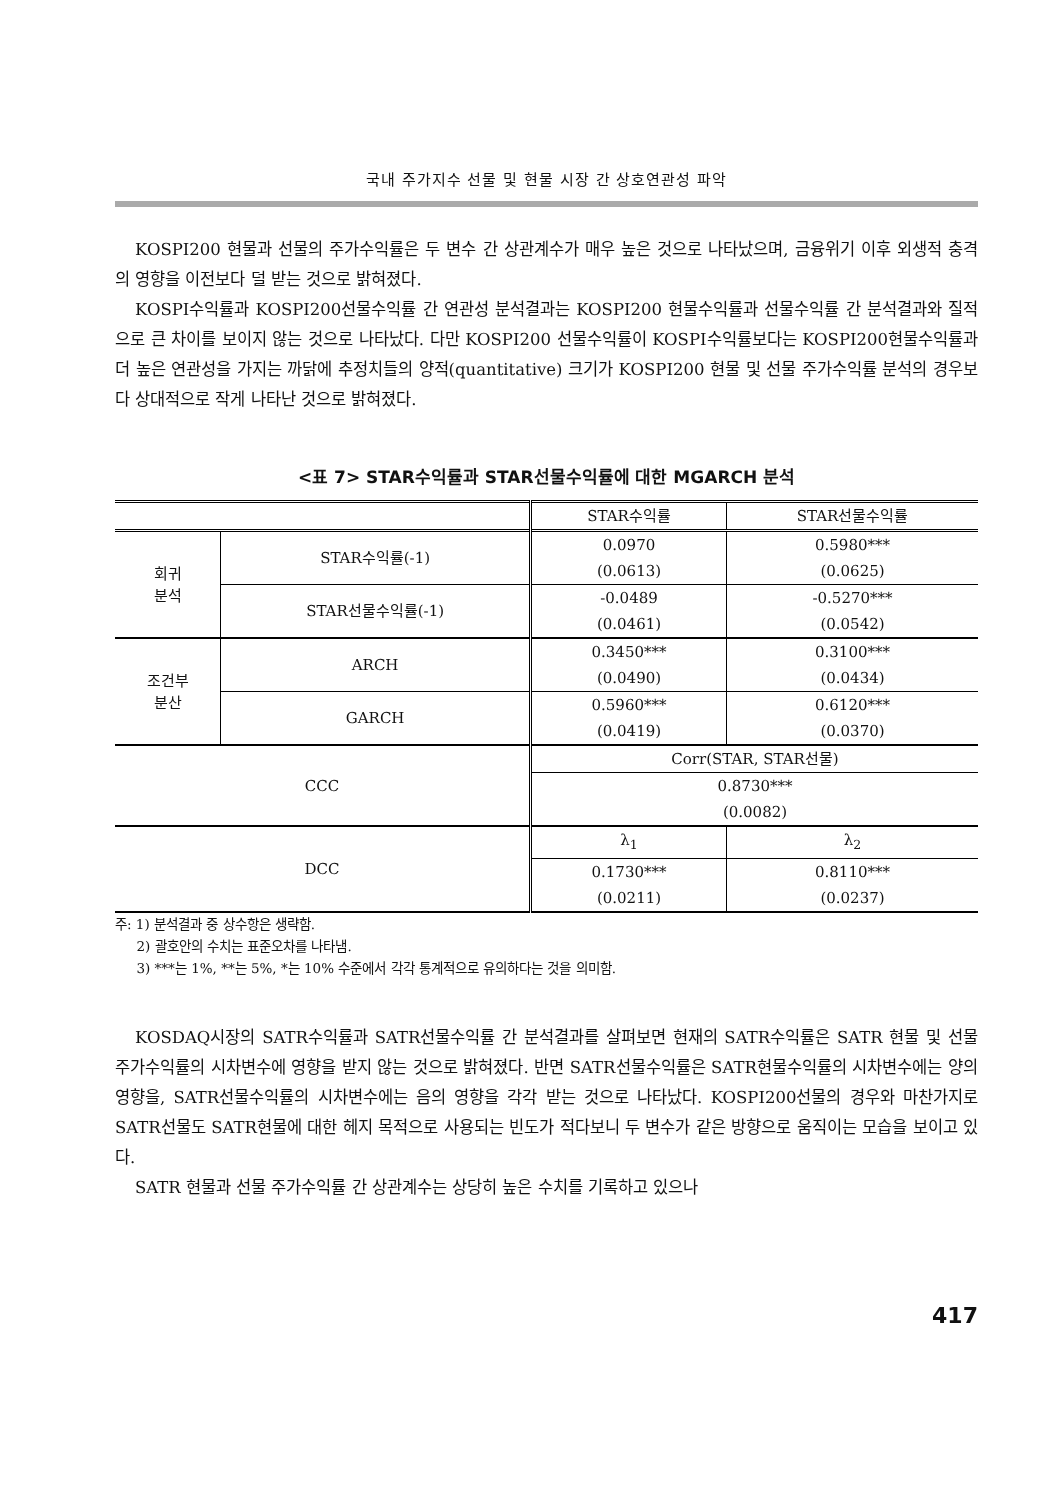국내 주가지수 선물 및 현물 시장 간 상호연관성 파악
KOSPI200 현물과 선물의 주가수익률은 두 변수 간 상관계수가 매우 높은 것으로 나타났으며, 금융위기 이후 외생적 충격의 영향을 이전보다 덜 받는 것으로 밝혀졌다.
KOSPI수익률과 KOSPI200선물수익률 간 연관성 분석결과는 KOSPI200 현물수익률과 선물수익률 간 분석결과와 질적으로 큰 차이를 보이지 않는 것으로 나타났다. 다만 KOSPI200 선물수익률이 KOSPI수익률보다는 KOSPI200현물수익률과 더 높은 연관성을 가지는 까닭에 추정치들의 양적(quantitative) 크기가 KOSPI200 현물 및 선물 주가수익률 분석의 경우보다 상대적으로 작게 나타난 것으로 밝혀졌다.
<표 7> STAR수익률과 STAR선물수익률에 대한 MGARCH 분석
| | | STAR수익률 | STAR선물수익률 |
| 회귀 분석 | STAR수익률(-1) | 0.0970 | 0.5980*** |
| | | (0.0613) | (0.0625) |
| | STAR선물수익률(-1) | -0.0489 | -0.5270*** |
| | | (0.0461) | (0.0542) |
| 조건부 분산 | ARCH | 0.3450*** | 0.3100*** |
| | | (0.0490) | (0.0434) |
| | GARCH | 0.5960*** | 0.6120*** |
| | | (0.0419) | (0.0370) |
| CCC | | Corr(STAR, STAR선물) | |
| | | 0.8730*** | |
| | | (0.0082) | |
| DCC | | λ<sub>1</sub> | λ<sub>2</sub> |
| | | 0.1730*** | 0.8110*** |
| | | (0.0211) | (0.0237) |
주: 1) 분석결과 중 상수항은 생략함.
2) 괄호안의 수치는 표준오차를 나타냄.
3) ***는 1%, **는 5%, *는 10% 수준에서 각각 통계적으로 유의하다는 것을 의미함.
KOSDAQ시장의 SATR수익률과 SATR선물수익률 간 분석결과를 살펴보면 현재의 SATR수익률은 SATR 현물 및 선물 주가수익률의 시차변수에 영향을 받지 않는 것으로 밝혀졌다. 반면 SATR선물수익률은 SATR현물수익률의 시차변수에는 양의 영향을, SATR선물수익률의 시차변수에는 음의 영향을 각각 받는 것으로 나타났다. KOSPI200선물의 경우와 마찬가지로 SATR선물도 SATR현물에 대한 헤지 목적으로 사용되는 빈도가 적다보니 두 변수가 같은 방향으로 움직이는 모습을 보이고 있다.
SATR 현물과 선물 주가수익률 간 상관계수는 상당히 높은 수치를 기록하고 있으나
417